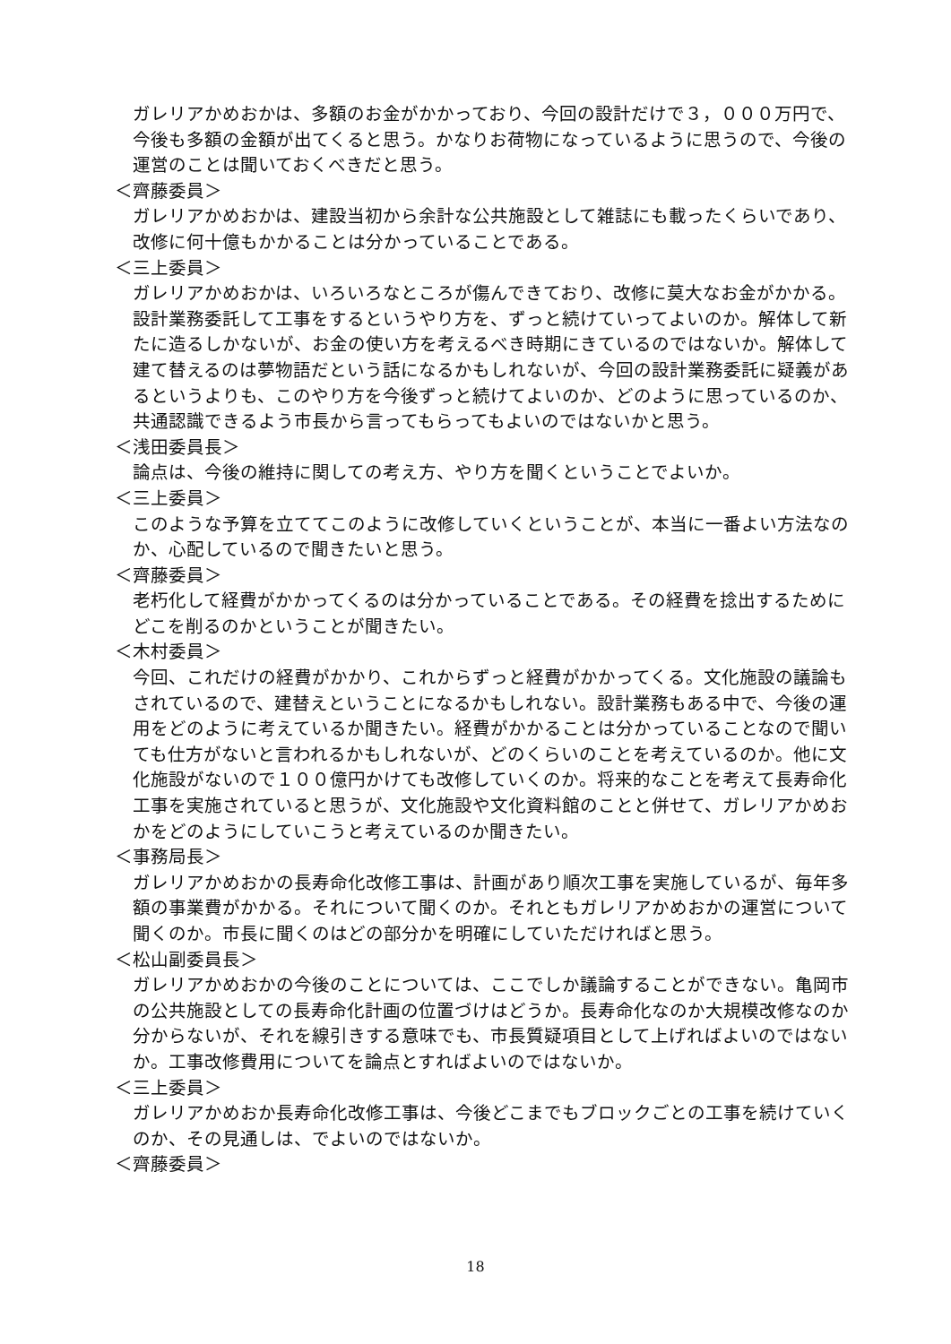ガレリアかめおかは、多額のお金がかかっており、今回の設計だけで３，０００万円で、今後も多額の金額が出てくると思う。かなりお荷物になっているように思うので、今後の運営のことは聞いておくべきだと思う。
＜齊藤委員＞
ガレリアかめおかは、建設当初から余計な公共施設として雑誌にも載ったくらいであり、改修に何十億もかかることは分かっていることである。
＜三上委員＞
ガレリアかめおかは、いろいろなところが傷んできており、改修に莫大なお金がかかる。設計業務委託して工事をするというやり方を、ずっと続けていってよいのか。解体して新たに造るしかないが、お金の使い方を考えるべき時期にきているのではないか。解体して建て替えるのは夢物語だという話になるかもしれないが、今回の設計業務委託に疑義があるというよりも、このやり方を今後ずっと続けてよいのか、どのように思っているのか、共通認識できるよう市長から言ってもらってもよいのではないかと思う。
＜浅田委員長＞
論点は、今後の維持に関しての考え方、やり方を聞くということでよいか。
＜三上委員＞
このような予算を立ててこのように改修していくということが、本当に一番よい方法なのか、心配しているので聞きたいと思う。
＜齊藤委員＞
老朽化して経費がかかってくるのは分かっていることである。その経費を捻出するためにどこを削るのかということが聞きたい。
＜木村委員＞
今回、これだけの経費がかかり、これからずっと経費がかかってくる。文化施設の議論もされているので、建替えということになるかもしれない。設計業務もある中で、今後の運用をどのように考えているか聞きたい。経費がかかることは分かっていることなので聞いても仕方がないと言われるかもしれないが、どのくらいのことを考えているのか。他に文化施設がないので１００億円かけても改修していくのか。将来的なことを考えて長寿命化工事を実施されていると思うが、文化施設や文化資料館のことと併せて、ガレリアかめおかをどのようにしていこうと考えているのか聞きたい。
＜事務局長＞
ガレリアかめおかの長寿命化改修工事は、計画があり順次工事を実施しているが、毎年多額の事業費がかかる。それについて聞くのか。それともガレリアかめおかの運営について聞くのか。市長に聞くのはどの部分かを明確にしていただければと思う。
＜松山副委員長＞
ガレリアかめおかの今後のことについては、ここでしか議論することができない。亀岡市の公共施設としての長寿命化計画の位置づけはどうか。長寿命化なのか大規模改修なのか分からないが、それを線引きする意味でも、市長質疑項目として上げればよいのではないか。工事改修費用についてを論点とすればよいのではないか。
＜三上委員＞
ガレリアかめおか長寿命化改修工事は、今後どこまでもブロックごとの工事を続けていくのか、その見通しは、でよいのではないか。
＜齊藤委員＞
18